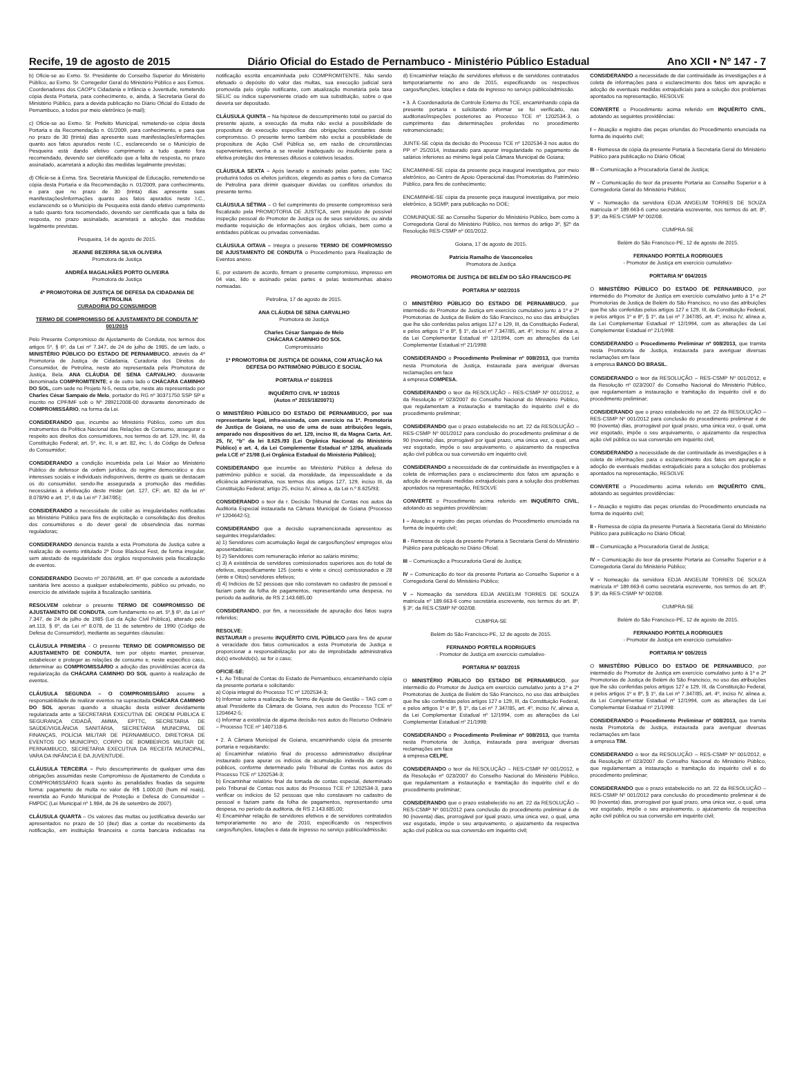Recife, 19 de agosto de 2015 Diário Oficial do Estado de Pernambuco - Ministério Público Estadual Ano XCII • Nº 147 - 7
b) Oficie-se ao Exmo. Sr. Presidente do Conselho Superior do Ministério Público, ao Exmo. Sr. Corregedor Geral do Ministério Público e aos Exmos. Coordenadores dos CAOP's Cidadania e Infância e Juventude, remetendo cópia desta Portaria, para conhecimento, e, ainda, à Secretaria Geral do Ministério Público, para a devida publicação no Diário Oficial do Estado de Pernambuco, a todos por meio eletrônico (e-mail);
c) Oficie-se ao Exmo. Sr. Prefeito Municipal, remetendo-se cópia desta Portaria e da Recomendação n. 01/2009, para conhecimento, e para que no prazo de 30 (trinta) dias apresente suas manifestações/informações quanto aos fatos apurados neste I.C., esclarecendo se o Município de Pesqueira está dando efetivo cumprimento a tudo quanto fora recomendado, devendo ser cientificado que a falta de resposta, no prazo assinalado, acarretará a adoção das medidas legalmente previstas;
d) Oficie-se à Exma. Sra. Secretária Municipal de Educação, remetendo-se cópia desta Portaria e da Recomendação n. 01/2009, para conhecimento, e para que no prazo de 30 (trinta) dias apresente suas manifestações/informações quanto aos fatos apurados neste I.C., esclarecendo se o Município de Pesqueira está dando efetivo cumprimento a tudo quanto fora recomendado, devendo ser cientificada que a falta de resposta, no prazo assinalado, acarretará a adoção das medidas legalmente previstas.
Pesqueira, 14 de agosto de 2015.
JEANNE BEZERRA SILVA OLIVEIRA
Promotora de Justiça
ANDRÉA MAGALHÃES PORTO OLIVEIRA
Promotora de Justiça
4ª PROMOTORIA DE JUSTIÇA DE DEFESA DA CIDADANIA DE PETROLINA
CURADORIA DO CONSUMIDOR
TERMO DE COMPROMISSO DE AJUSTAMENTO DE CONDUTA Nº 001/2015
Pelo Presente Compromisso de Ajustamento de Conduta, nos termos dos artigos 5º, § 6º, da Lei nº 7.347, de 24 de julho de 1985, de um lado, o MINISTÉRIO PÚBLICO DO ESTADO DE PERNAMBUCO, através da 4ª Promotoria de Justiça de Cidadania, Curadoria dos Direitos do Consumidor, de Petrolina, neste ato representada pela Promotora de Justiça, Bela. ANA CLÁUDIA DE SENA CARVALHO; doravante denominada COMPROMITENTE; e de outro lado o CHÁCARA CAMINHO DO SOL, com sede no Projeto N-5, nesta urbe, neste ato representado por Charles César Sampaio de Melo, portador do RG nº 30371750 SSP SP e inscrito no CPF/MF sob o Nº 289212008-00 doravante denominado de COMPROMISSÁRIO, na forma da Lei.
CONSIDERANDO que, incumbe ao Ministério Público, como um dos instrumentos da Política Nacional das Relações de Consumo, assegurar o respeito aos direitos dos consumidores, nos termos do art. 129, inc. III, da Constituição Federal; art. 5º, inc. II, e art. 82, inc. I, do Código de Defesa do Consumidor;
CONSIDERANDO a condição incumbida pela Lei Maior ao Ministério Público de defensor da ordem jurídica, do regime democrático e dos interesses sociais e individuais indisponíveis, dentre os quais se destacam os do consumidor, sendo-lhe assegurada a promoção das medidas necessárias à efetivação deste mister (art. 127, CF; art. 82 da lei nº 8.078/90 e art. 1º, II da Lei nº 7.347/85);
CONSIDERANDO a necessidade de coibir as irregularidades notificadas ao Ministério Público para fins de explicitação e consolidação dos direitos dos consumidores e do dever geral de observância das normas reguladoras;
CONSIDERANDO denúncia trazida a esta Promotoria de Justiça sobre a realização de evento intitulado 2ª Dose Blackout Fest, de forma irregular, sem atestado de regularidade dos órgãos responsáveis pela fiscalização de eventos.
CONSIDERANDO Decreto nº 20786/98, art. 6º que concede a autoridade sanitária livre acesso a qualquer estabelecimento, público ou privado, no exercício de atividade sujeita à fiscalização sanitária.
RESOLVEM celebrar o presente TERMO DE COMPROMISSO DE AJUSTAMENTO DE CONDUTA, com fundamento no art. 5º,§ 6º, da Lei nº 7.347, de 24 de julho de 1985 (Lei da Ação Civil Pública), alterado pelo art.113, § 6º, da Lei nº 8.078, de 11 de setembro de 1990 (Código de Defesa do Consumidor), mediante as seguintes cláusulas:
CLÁUSULA PRIMEIRA - O presente TERMO DE COMPROMISSO DE AJUSTAMENTO DE CONDUTA, tem por objeto manter, preservar, estabelecer e proteger as relações de consumo e, neste específico caso, determinar ao COMPROMISSÁRIO a adoção das providências acerca da regularização da CHÁCARA CAMINHO DO SOL quanto à realização de eventos.
CLÁUSULA SEGUNDA – O COMPROMISSÁRIO assume a responsabilidade de realizar eventos na supracitada CHÁCARA CAMINHO DO SOL apenas quando a situação desta estiver devidamente regularizada ante a SECRETARIA EXECUTIVA DE ORDEM PÚBLICA E SEGURANÇA CIDADÃ, AMMA, EPTTC, SECRETARIA DE SAÚDE/VIGILÂNCIA SANITÁRIA, SECRETARIA MUNICIPAL DE FINANÇAS, POLÍCIA MILITAR DE PERNAMBUCO, DIRETORIA DE EVENTOS DO MUNICÍPIO, CORPO DE BOMBEIROS MILITAR DE PERNAMBUCO, SECRETARIA EXECUTIVA DA RECEITA MUNICIPAL, VARA DA INFÂNCIA E DA JUVENTUDE.
CLÁUSULA TERCEIRA – Pelo descumprimento de qualquer uma das obrigações assumidas neste Compromisso de Ajustamento de Conduta o COMPROMISSÁRIO ficará sujeito às penalidades fixadas da seguinte forma: pagamento de multa no valor de R$ 1.000,00 (hum mil reais), revertida ao Fundo Municipal de Proteção e Defesa do Consumidor – FMPDC (Lei Municipal nº 1.984, de 26 de setembro de 2007).
CLÁUSULA QUARTA – Os valores das multas ou justificativa deverão ser apresentados no prazo de 10 (dez) dias a contar do recebimento da notificação, em instituição financeira e conta bancária indicadas na notificação escrita encaminhada pelo COMPROMITENTE. Não sendo efetuado o depósito do valor das multas, sua execução judicial será promovida pelo órgão notificante, com atualização monetária pela taxa SELIC ou índice superveniente criado em sua substituição, sobre o que deveria ser depositado.
CLÁUSULA QUINTA – Na hipótese de descumprimento total ou parcial do presente ajuste, a execução da multa não exclui a possibilidade de propositura de execução específica das obrigações constantes deste compromisso. O presente termo também não exclui a possibilidade de propositura de Ação Civil Pública se, em razão de circunstâncias supervenientes, venha a se revelar inadequado ou insuficiente para a efetiva proteção dos interesses difusos e coletivos lesados.
CLÁUSULA SEXTA – Após lavrado e assinado pelas partes, este TAC produzirá todos os efeitos jurídicos, elegendo as partes o foro da Comarca de Petrolina para dirimir quaisquer dúvidas ou conflitos oriundos do presente termo.
CLÁUSULA SÉTIMA – O fiel cumprimento do presente compromisso será fiscalizado pela PROMOTORIA DE JUSTIÇA, sem prejuízo de possível inspeção pessoal do Promotor de Justiça ou de seus servidores, ou ainda mediante requisição de informações aos órgãos oficiais, bem como a entidades públicas ou privadas conveniadas.
CLÁUSULA OITAVA – Integra o presente TERMO DE COMPROMISSO DE AJUSTAMENTO DE CONDUTA o Procedimento para Realização de Eventos anexo.
E, por estarem de acordo, firmam o presente compromisso, impresso em 04 vias, lido e assinado pelas partes e pelas testemunhas abaixo nomeadas.
Petrolina, 17 de agosto de 2015.
ANA CLÁUDIA DE SENA CARVALHO
Promotora de Justiça
Charles César Sampaio de Melo
CHÁCARA CAMINHO DO SOL
Compromissário
1ª PROMOTORIA DE JUSTIÇA DE GOIANA, COM ATUAÇÃO NA DEFESA DO PATRIMÔNIO PÚBLICO E SOCIAL
PORTARIA nº 016/2015
INQUÉRITO CIVIL Nº 10/2015
(Autos nº 2015/1820071)
O MINISTÉRIO PÚBLICO DO ESTADO DE PERNAMBUCO, por sua representante legal, infra-assinada, com exercício na 1ª. Promotoria de Justiça de Goiana, no uso de uma de suas atribuições legais, amparado nos dispositivos do art. 129, inciso III, da Magna Carta. Art. 25, IV, “b” da lei 8.625./93 (Lei Orgânica Nacional do Ministério Público) e art. 4, da Lei Complementar Estadual nº 12/94, atualizada pela LCE nº 21/98 (Lei Orgânica Estadual do Ministério Público);
CONSIDERANDO que incumbe ao Ministério Público à defesa do patrimônio público e social, da moralidade, da impessoalidade e da eficiência administrativa, nos termos dos artigos 127, 129, inciso III, da Constituição Federal; artigo 25, inciso IV, alínea a, da Lei n.º 8.625/93;
CONSIDERANDO o teor da r. Decisão Tribunal de Contas nos autos da Auditoria Especial instaurada na Câmara Municipal de Goiana (Processo nº 1204642-5);
CONSIDERANDO que a decisão supramencionada apresentou as seguintes irregularidades:
a) 1) Servidores com acumulação ilegal de cargos/funções/ empregos e/ou aposentadorias;
b) 2) Servidores com remuneração inferior ao salário mínimo;
c) 3) A existência de servidores comissionados superiores aos do total de efetivos, especificamente 125 (cento e vinte e cinco) comissionados e 28 (vinte e Oitos) servidores efetivos;
d) 4) Indícios de 52 pessoas que não constavam no cadastro de pessoal e faziam parte da folha de pagamentos, representando uma despesa, no período da auditoria, de RS 2.143.685,00
CONSIDERANDO, por fim, a necessidade de apuração dos fatos supra referidos;
RESOLVE:
INSTAURAR o presente INQUÉRITO CIVIL PÚBLICO para fins de apurar a veracidade dos fatos comunicados a esta Promotoria de Justiça e proporcionar a responsabilização por ato de improbidade administrativa do(s) envolvido(s), se for o caso;
OFICIE-SE:
• 1. Ao Tribunal de Contas do Estado de Pernambuco, encaminhando cópia da presente portaria e solicitando:
a) Cópia integral do Processo TC nº 1202534-3;
b) Informar sobre a realização de Termo de Ajuste de Gestão – TAG com o atual Presidente da Câmara de Goiana, nos autos do Processo TCE nº 1204642-5;
c) Informar a existência de alguma decisão nos autos do Recurso Ordinário – Processo TCE nº 1407118-6.
• 2. À Câmara Municipal de Goiana, encaminhando cópia da presente portaria e requisitando:
a) Encaminhar relatório final do processo administrativo disciplinar instaurado para apurar os indícios de acumulação indevida de cargos públicos, conforme determinado pelo Tribunal de Contas nos autos do Processo TCE nº 1202534-3;
b) Encaminhar relatório final da tomada de contas especial, determinado pelo Tribunal de Contas nos autos do Processo TCE nº 1202534-3, para verificar os indícios de 52 pessoas que não constavam no cadastro de pessoal e faziam parte da folha de pagamentos, representando uma despesa, no período da auditoria, de RS 2.143.685,00;
4) Encaminhar relação de servidores efetivos e de servidores contratados temporariamente no ano de 2010, especificando os respectivos cargos/funções, lotações e data de ingresso no serviço público/admissão;
d) Encaminhar relação de servidores efetivos e de servidores contratados temporariamente no ano de 2015, especificando os respectivos cargos/funções, lotações e data de ingresso no serviço público/admissão.
• 3. À Coordenadoria de Controle Externo do TCE, encaminhando cópia da presente portaria e solicitando informar se foi verificado, nas auditorias/inspeções posteriores ao Processo TCE nº 1202534-3, o cumprimento das determinações proferidas no procedimento retromencionado;
JUNTE-SE cópia da decisão do Processo TCE nº 1202534-3 nos autos do PP nº 25/2014, instaurado para apurar irregularidade no pagamento de salários inferiores ao mínimo legal pela Câmara Municipal de Goiana;
ENCAMINHE-SE cópia da presente peça inaugural investigativa, por meio eletrônico, ao Centro de Apoio Operacional das Promotorias do Patrimônio Público, para fins de conhecimento;
ENCAMINHE-SE cópia da presente peça inaugural investigativa, por meio eletrônico, à SGMP, para publicação no DOE;
COMUNIQUE-SE ao Conselho Superior do Ministério Público, bem como à Corregedoria Geral do Ministério Público, nos termos do artigo 3º, §2º da Resolução RES-CSMP nº 001/2012.
Goiana, 17 de agosto de 2015.
Patricia Ramalho de Vasconcelos
Promotora de Justiça
PROMOTORIA DE JUSTIÇA DE BELÉM DO SÃO FRANCISCO-PE
PORTARIA Nº 002/2015
O MINISTÉRIO PÚBLICO DO ESTADO DE PERNAMBUCO, por intermédio do Promotor de Justiça em exercício cumulativo junto à 1ª e 2ª Promotorias de Justiça de Belém do São Francisco, no uso das atribuições que lhe são conferidas pelos artigos 127 e 129, III, da Constituição Federal, e pelos artigos 1º e 8º, § 1º, da Lei nº 7.347/85, art. 4º, inciso IV, alínea a, da Lei Complementar Estadual nº 12/1994, com as alterações da Lei Complementar Estadual nº 21/1998:
CONSIDERANDO o Procedimento Preliminar nº 008/2013, que tramita nesta Promotoria de Justiça, instaurada para averiguar diversas reclamações em face
à empresa COMPESA.
CONSIDERANDO o teor da RESOLUÇÃO – RES-CSMP Nº 001/2012, e da Resolução nº 023/2007 do Conselho Nacional do Ministério Público, que regulamentam a instauração e tramitação do inquérito civil e do procedimento preliminar;
CONSIDERANDO que o prazo estabelecido no art. 22 da RESOLUÇÃO – RES-CSMP Nº 001/2012 para conclusão do procedimento preliminar é de 90 (noventa) dias, prorrogável por igual prazo, uma única vez, o qual, uma vez esgotado, impõe o seu arquivamento, o ajuizamento da respectiva ação civil pública ou sua conversão em inquérito civil;
CONSIDERANDO a necessidade de dar continuidade às investigações e à coleta de informações para o esclarecimento dos fatos em apuração e adoção de eventuais medidas extrajudiciais para a solução dos problemas apontados na representação, RESOLVE
CONVERTE o Procedimento acima referido em INQUÉRITO CIVIL, adotando as seguintes providências:
I – Atuação e registro das peças oriundas do Procedimento enunciada na forma de inquérito civil;
II - Remessa de cópia da presente Portaria à Secretaria Geral do Ministério Público para publicação no Diário Oficial;
III – Comunicação a Procuradoria Geral de Justiça;
IV – Comunicação do teor da presente Portaria ao Conselho Superior e à Corregedoria Geral do Ministério Público;
V – Nomeação da servidora EDJA ANGELIM TORRES DE SOUZA matrícula nº 189.663-6 como secretária escrevente, nos termos do art. 8º, § 3º, da RES-CSMP Nº 002/08.
CUMPRA-SE
Belém do São Francisco-PE, 12 de agosto de 2015.
FERNANDO PORTELA RODRIGUES
- Promotor de Justiça em exercício cumulativo-
PORTARIA Nº 003/2015
O MINISTÉRIO PÚBLICO DO ESTADO DE PERNAMBUCO, por intermédio do Promotor de Justiça em exercício cumulativo junto à 1ª e 2ª Promotorias de Justiça de Belém do São Francisco, no uso das atribuições que lhe são conferidas pelos artigos 127 e 129, III, da Constituição Federal, e pelos artigos 1º e 8º, § 1º, da Lei nº 7.347/85, art. 4º, inciso IV, alínea a, da Lei Complementar Estadual nº 12/1994, com as alterações da Lei Complementar Estadual nº 21/1998:
CONSIDERANDO o Procedimento Preliminar nº 008/2013, que tramita nesta Promotoria de Justiça, instaurada para averiguar diversas reclamações em face
à empresa CELPE.
CONSIDERANDO o teor da RESOLUÇÃO – RES-CSMP Nº 001/2012, e da Resolução nº 023/2007 do Conselho Nacional do Ministério Público, que regulamentam a instauração e tramitação do inquérito civil e do procedimento preliminar;
CONSIDERANDO que o prazo estabelecido no art. 22 da RESOLUÇÃO – RES-CSMP Nº 001/2012 para conclusão do procedimento preliminar é de 90 (noventa) dias, prorrogável por igual prazo, uma única vez, o qual, uma vez esgotado, impõe o seu arquivamento, o ajuizamento da respectiva ação civil pública ou sua conversão em inquérito civil;
CONSIDERANDO a necessidade de dar continuidade às investigações e à coleta de informações para o esclarecimento dos fatos em apuração e adoção de eventuais medidas extrajudiciais para a solução dos problemas apontados na representação, RESOLVE
CONVERTE o Procedimento acima referido em INQUÉRITO CIVIL, adotando as seguintes providências:
I – Atuação e registro das peças oriundas do Procedimento enunciada na forma de inquérito civil;
II - Remessa de cópia da presente Portaria à Secretaria Geral do Ministério Público para publicação no Diário Oficial;
III – Comunicação a Procuradoria Geral de Justiça;
IV – Comunicação do teor da presente Portaria ao Conselho Superior e à Corregedoria Geral do Ministério Público;
V – Nomeação da servidora EDJA ANGELIM TORRES DE SOUZA matrícula nº 189.663-6 como secretária escrevente, nos termos do art. 8º, § 3º, da RES-CSMP Nº 002/08.
CUMPRA-SE
Belém do São Francisco-PE, 12 de agosto de 2015.
FERNANDO PORTELA RODRIGUES
- Promotor de Justiça em exercício cumulativo-
PORTARIA Nº 004/2015
O MINISTÉRIO PÚBLICO DO ESTADO DE PERNAMBUCO, por intermédio do Promotor de Justiça em exercício cumulativo junto à 1ª e 2ª Promotorias de Justiça de Belém do São Francisco, no uso das atribuições que lhe são conferidas pelos artigos 127 e 129, III, da Constituição Federal, e pelos artigos 1º e 8º, § 1º, da Lei nº 7.347/85, art. 4º, inciso IV, alínea a, da Lei Complementar Estadual nº 12/1994, com as alterações da Lei Complementar Estadual nº 21/1998:
CONSIDERANDO o Procedimento Preliminar nº 008/2013, que tramita nesta Promotoria de Justiça, instaurada para averiguar diversas reclamações em face
à empresa BANCO DO BRASIL.
CONSIDERANDO o teor da RESOLUÇÃO – RES-CSMP Nº 001/2012, e da Resolução nº 023/2007 do Conselho Nacional do Ministério Público, que regulamentam a instauração e tramitação do inquérito civil e do procedimento preliminar;
CONSIDERANDO que o prazo estabelecido no art. 22 da RESOLUÇÃO – RES-CSMP Nº 001/2012 para conclusão do procedimento preliminar é de 90 (noventa) dias, prorrogável por igual prazo, uma única vez, o qual, uma vez esgotado, impõe o seu arquivamento, o ajuizamento da respectiva ação civil pública ou sua conversão em inquérito civil;
CONSIDERANDO a necessidade de dar continuidade às investigações e à coleta de informações para o esclarecimento dos fatos em apuração e adoção de eventuais medidas extrajudiciais para a solução dos problemas apontados na representação, RESOLVE
CONVERTE o Procedimento acima referido em INQUÉRITO CIVIL, adotando as seguintes providências:
I – Atuação e registro das peças oriundas do Procedimento enunciada na forma de inquérito civil;
II - Remessa de cópia da presente Portaria à Secretaria Geral do Ministério Público para publicação no Diário Oficial;
III – Comunicação a Procuradoria Geral de Justiça;
IV – Comunicação do teor da presente Portaria ao Conselho Superior e à Corregedoria Geral do Ministério Público;
V – Nomeação da servidora EDJA ANGELIM TORRES DE SOUZA matrícula nº 189.663-6 como secretária escrevente, nos termos do art. 8º, § 3º, da RES-CSMP Nº 002/08.
CUMPRA-SE
Belém do São Francisco-PE, 12 de agosto de 2015.
FERNANDO PORTELA RODRIGUES
- Promotor de Justiça em exercício cumulativo-
PORTARIA Nº 005/2015
O MINISTÉRIO PÚBLICO DO ESTADO DE PERNAMBUCO, por intermédio do Promotor de Justiça em exercício cumulativo junto à 1ª e 2ª Promotorias de Justiça de Belém do São Francisco, no uso das atribuições que lhe são conferidas pelos artigos 127 e 129, III, da Constituição Federal, e pelos artigos 1º e 8º, § 1º, da Lei nº 7.347/85, art. 4º, inciso IV, alínea a, da Lei Complementar Estadual nº 12/1994, com as alterações da Lei Complementar Estadual nº 21/1998:
CONSIDERANDO o Procedimento Preliminar nº 008/2013, que tramita nesta Promotoria de Justiça, instaurada para averiguar diversas reclamações em face
à empresa TIM.
CONSIDERANDO o teor da RESOLUÇÃO – RES-CSMP Nº 001/2012, e da Resolução nº 023/2007 do Conselho Nacional do Ministério Público, que regulamentam a instauração e tramitação do inquérito civil e do procedimento preliminar;
CONSIDERANDO que o prazo estabelecido no art. 22 da RESOLUÇÃO – RES-CSMP Nº 001/2012 para conclusão do procedimento preliminar é de 90 (noventa) dias, prorrogável por igual prazo, uma única vez, o qual, uma vez esgotado, impõe o seu arquivamento, o ajuizamento da respectiva ação civil pública ou sua conversão em inquérito civil;